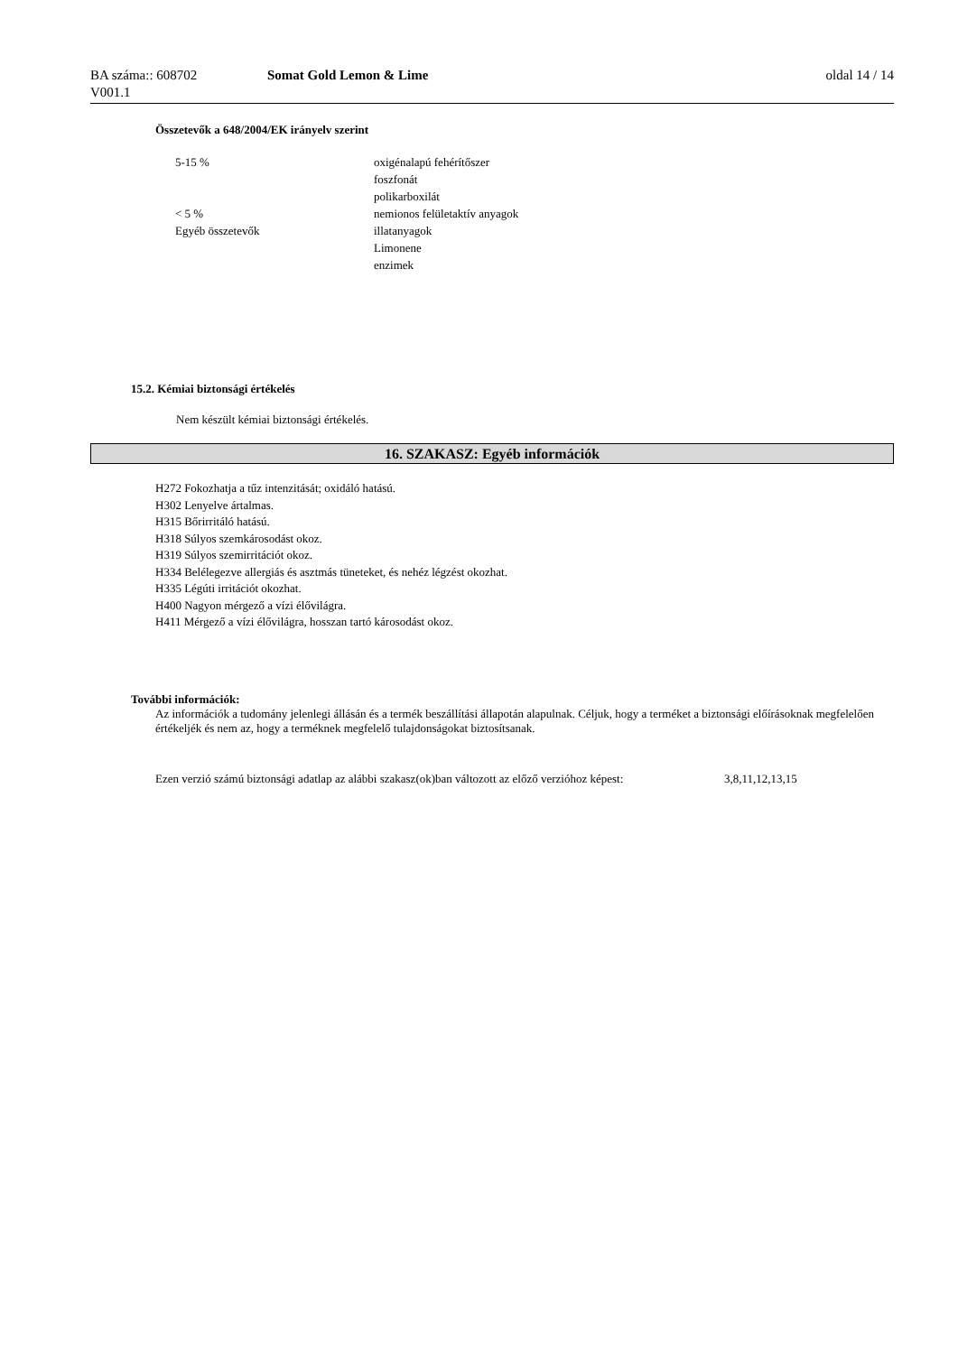BA száma:: 608702
V001.1
Somat Gold Lemon & Lime oldal 14 / 14
Összetevők a 648/2004/EK irányelv szerint
| 5-15 % | oxigénalapú fehérítőszer |
| | foszfonát |
| | polikarboxilát |
| < 5 % | nemionos felületaktív anyagok |
| Egyéb összetevők | illatanyagok |
| | Limonene |
| | enzimek |
15.2. Kémiai biztonsági értékelés
Nem készült kémiai biztonsági értékelés.
16. SZAKASZ: Egyéb információk
H272 Fokozhatja a tűz intenzitását; oxidáló hatású.
H302 Lenyelve ártalmas.
H315 Bőrirritáló hatású.
H318 Súlyos szemkárosodást okoz.
H319 Súlyos szemirritációt okoz.
H334 Belélegezve allergiás és asztmás tüneteket, és nehéz légzést okozhat.
H335 Légúti irritációt okozhat.
H400 Nagyon mérgező a vízi élővilágra.
H411 Mérgező a vízi élővilágra, hosszan tartó károsodást okoz.
További információk:
Az információk a tudomány jelenlegi állásán és a termék beszállítási állapotán alapulnak. Céljuk, hogy a terméket a biztonsági előírásoknak megfelelően értékeljék és nem az, hogy a terméknek megfelelő tulajdonságokat biztosítsanak.
| Ezen verzió számú biztonsági adatlap az alábbi szakasz(ok)ban változott az előző verzióhoz képest: | 3,8,11,12,13,15 |